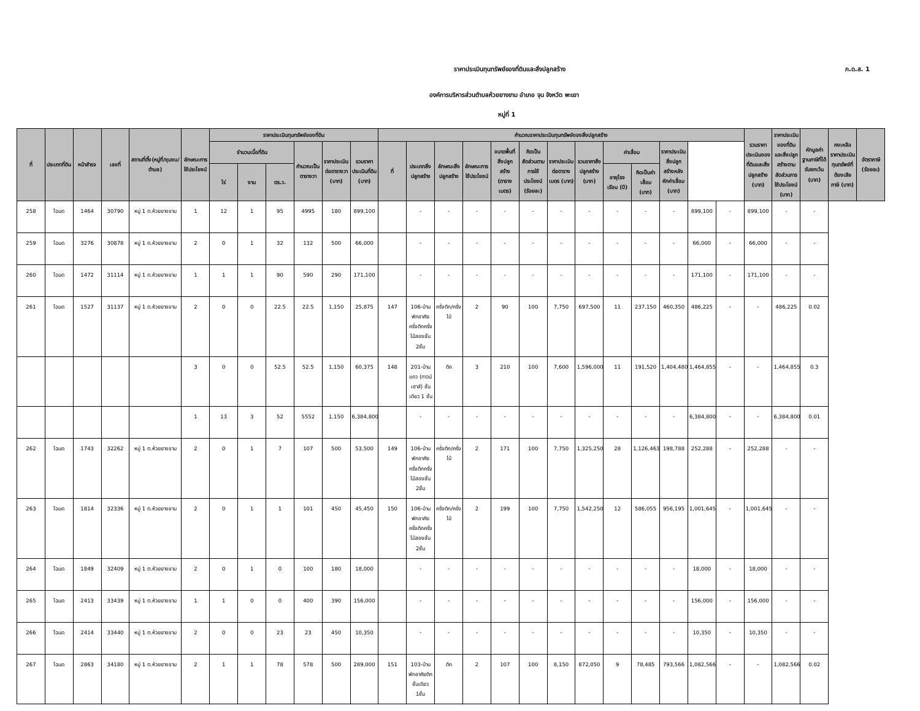ราคาประเมินทุนทรัพย์ของที่ดินและสิ่งปลูกสร้าง
ภ.ด.ส. 1
องค์การบริหารส่วนตำบลห้วยยางขาม อำเภอ จุน จังหวัด พะเยา
หมู่ที่ 1
| ที่ | ประเภทที่ดิน | หน้าสำรจ | เลขที่ | สถานที่ตั้ง(หมู่ที่/ชุมชน/ตำบล) | ลักษณะการใช้ประโยชน์ | ราคาประเมินทุนทรัพย์ของที่ดิน | | | | | | คำนวณราคาประเมินทุนทรัพย์ของสิ่งปลูกสร้าง | | | | | | | | | | | | | รวมราคาประเมินของที่ดินและสิ่งปลูกสร้าง (บาท) | ราคาประเมินของที่ดินและสิ่งปลูกสร้างตามสัดส่วนการใช้ประโยชน์ (บาท) | หักมูลค่าฐานภาษีที่ได้รับยกเว้น (บาท) | คงเหลือราคาประเมินทุนทรัพย์ที่ต้องเสียภาษี (บาท) | อัตราภาษี (ร้อยละ) |
| --- | --- | --- | --- | --- | --- | --- | --- | --- | --- | --- | --- | --- | --- | --- | --- | --- | --- | --- | --- | --- | --- | --- | --- | --- | --- | --- | --- | --- | --- |
| | | | | | | จำนวนเนื้อที่ดิน | | | คำนวณเป็นตารางวา | ราคาประเมินต่อตารางวา (บาท) | รวมราคาประเมินที่ดิน (บาท) | ที่ | ประเภทสิ่งปลูกสร้าง | ลักษณะสิ่งปลูกสร้าง | ลักษณะการใช้ประโยชน์ | ขนาดพื้นที่สิ่งปลูกสร้าง (ตารางเมตร) | คิดเป็นสัดส่วนตามการใช้ประโยชน์ (ร้อยละ) | ราคาประเมินต่อตารางเมตร (บาท) | รวมราคาสิ่งปลูกสร้าง (บาท) | ค่าเสื่อม | | ราคาประเมินสิ่งปลูกสร้างหลังหักค่าเสื่อม (บาท) | | | | | | | |
| | | | | | | ไร่ | งาน | ตร.ว. | | | | | | | | | | | | อายุโรงเรือน (ปี) | คิดเป็นค่าเสื่อม (บาท) | | | | | | | | |
| 258 | โฉนด | 1464 | 30790 | หมู่ 1 ต.ห้วยยางขาม | 1 | 12 | 1 | 95 | 4995 | 180 | 899,100 | | - | - | - | - | - | - | - | - | - | - | 899,100 | - | 899,100 | - | - | | |
| 259 | โฉนด | 3276 | 30878 | หมู่ 1 ต.ห้วยยางขาม | 2 | 0 | 1 | 32 | 132 | 500 | 66,000 | | - | - | - | - | - | - | - | - | - | - | 66,000 | - | 66,000 | - | - | | |
| 260 | โฉนด | 1472 | 31114 | หมู่ 1 ต.ห้วยยางขาม | 1 | 1 | 1 | 90 | 590 | 290 | 171,100 | | - | - | - | - | - | - | - | - | - | - | 171,100 | - | 171,100 | - | - | | |
| 261 | โฉนด | 1527 | 31137 | หมู่ 1 ต.ห้วยยางขาม | 2 | 0 | 0 | 22.5 | 22.5 | 1,150 | 25,875 | 147 | 106-บ้านพักอาศัยครึ่งตึกครึ่งไม้สองชั้น 2ชั้น | ครึ่งตึก/ครึ่งไม้ | 2 | 90 | 100 | 7,750 | 697,500 | 11 | 237,150 | 460,350 | 486,225 | - | - | 486,225 | 0.02 | | |
| | | | | | 3 | 0 | 0 | 52.5 | 52.5 | 1,150 | 60,375 | 148 | 201-บ้านแถว (ทาวน์เฮาส์) ชั้นเดียว 1 ชั้น | ตึก | 3 | 210 | 100 | 7,600 | 1,596,000 | 11 | 191,520 | 1,404,480 | 1,464,855 | - | - | 1,464,855 | 0.3 | | |
| | | | | | 1 | 13 | 3 | 52 | 5552 | 1,150 | 6,384,800 | | - | - | - | - | - | - | - | - | - | - | 6,384,800 | - | - | 6,384,800 | 0.01 | | |
| 262 | โฉนด | 1743 | 32262 | หมู่ 1 ต.ห้วยยางขาม | 2 | 0 | 1 | 7 | 107 | 500 | 53,500 | 149 | 106-บ้านพักอาศัยครึ่งตึกครึ่งไม้สองชั้น 2ชั้น | ครึ่งตึก/ครึ่งไม้ | 2 | 171 | 100 | 7,750 | 1,325,250 | 28 | 1,126,463 | 198,788 | 252,288 | - | 252,288 | - | - | | |
| 263 | โฉนด | 1814 | 32336 | หมู่ 1 ต.ห้วยยางขาม | 2 | 0 | 1 | 1 | 101 | 450 | 45,450 | 150 | 106-บ้านพักอาศัยครึ่งตึกครึ่งไม้สองชั้น 2ชั้น | ครึ่งตึก/ครึ่งไม้ | 2 | 199 | 100 | 7,750 | 1,542,250 | 12 | 586,055 | 956,195 | 1,001,645 | - | 1,001,645 | - | - | | |
| 264 | โฉนด | 1849 | 32409 | หมู่ 1 ต.ห้วยยางขาม | 2 | 0 | 1 | 0 | 100 | 180 | 18,000 | | - | - | - | - | - | - | - | - | - | - | 18,000 | - | 18,000 | - | - | | |
| 265 | โฉนด | 2413 | 33439 | หมู่ 1 ต.ห้วยยางขาม | 1 | 1 | 0 | 0 | 400 | 390 | 156,000 | | - | - | - | - | - | - | - | - | - | - | 156,000 | - | 156,000 | - | - | | |
| 266 | โฉนด | 2414 | 33440 | หมู่ 1 ต.ห้วยยางขาม | 2 | 0 | 0 | 23 | 23 | 450 | 10,350 | | - | - | - | - | - | - | - | - | - | - | 10,350 | - | 10,350 | - | - | | |
| 267 | โฉนด | 2863 | 34180 | หมู่ 1 ต.ห้วยยางขาม | 2 | 1 | 1 | 78 | 578 | 500 | 289,000 | 151 | 103-บ้านพักอาศัยตึกชั้นเดียว 1ชั้น | ตึก | 2 | 107 | 100 | 8,150 | 872,050 | 9 | 78,485 | 793,566 | 1,082,566 | - | - | 1,082,566 | 0.02 | | |